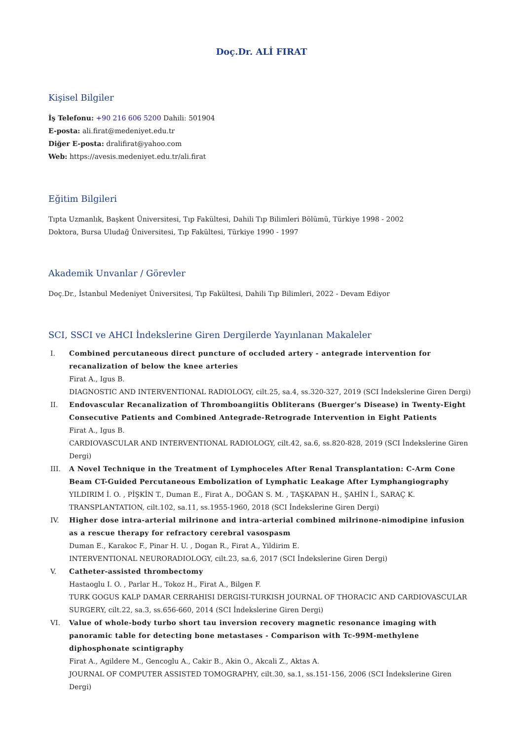Doç.Dr. ALİ FIRAT
Kişisel Bilgiler
İş Telefonu: +90 216 606 5200 Dahili: 501904
E-posta: ali.firat@medeniyet.edu.tr
Diğer E-posta: dralifirat@yahoo.com
Web: https://avesis.medeniyet.edu.tr/ali.firat
Eğitim Bilgileri
Tıpta Uzmanlık, Başkent Üniversitesi, Tıp Fakültesi, Dahili Tıp Bilimleri Bölümü, Türkiye 1998 - 2002
Doktora, Bursa Uludağ Üniversitesi, Tıp Fakültesi, Türkiye 1990 - 1997
Akademik Unvanlar / Görevler
Doç.Dr., İstanbul Medeniyet Üniversitesi, Tıp Fakültesi, Dahili Tıp Bilimleri, 2022 - Devam Ediyor
SCI, SSCI ve AHCI İndekslerine Giren Dergilerde Yayınlanan Makaleler
I. Combined percutaneous direct puncture of occluded artery - antegrade intervention for recanalization of below the knee arteries
Firat A., Igus B.
DIAGNOSTIC AND INTERVENTIONAL RADIOLOGY, cilt.25, sa.4, ss.320-327, 2019 (SCI İndekslerine Giren Dergi)
II. Endovascular Recanalization of Thromboangiitis Obliterans (Buerger's Disease) in Twenty-Eight Consecutive Patients and Combined Antegrade-Retrograde Intervention in Eight Patients
Firat A., Igus B.
CARDIOVASCULAR AND INTERVENTIONAL RADIOLOGY, cilt.42, sa.6, ss.820-828, 2019 (SCI İndekslerine Giren Dergi)
III. A Novel Technique in the Treatment of Lymphoceles After Renal Transplantation: C-Arm Cone Beam CT-Guided Percutaneous Embolization of Lymphatic Leakage After Lymphangiography
YILDIRIM İ. O. , PİŞKİN T., Duman E., Firat A., DOĞAN S. M. , TAŞKAPAN H., ŞAHİN İ., SARAÇ K.
TRANSPLANTATION, cilt.102, sa.11, ss.1955-1960, 2018 (SCI İndekslerine Giren Dergi)
IV. Higher dose intra-arterial milrinone and intra-arterial combined milrinone-nimodipine infusion as a rescue therapy for refractory cerebral vasospasm
Duman E., Karakoc F., Pinar H. U. , Dogan R., Firat A., Yildirim E.
INTERVENTIONAL NEURORADIOLOGY, cilt.23, sa.6, 2017 (SCI İndekslerine Giren Dergi)
V. Catheter-assisted thrombectomy
Hastaoglu I. O. , Parlar H., Tokoz H., Firat A., Bilgen F.
TURK GOGUS KALP DAMAR CERRAHISI DERGISI-TURKISH JOURNAL OF THORACIC AND CARDIOVASCULAR SURGERY, cilt.22, sa.3, ss.656-660, 2014 (SCI İndekslerine Giren Dergi)
VI. Value of whole-body turbo short tau inversion recovery magnetic resonance imaging with panoramic table for detecting bone metastases - Comparison with Tc-99M-methylene diphosphonate scintigraphy
Firat A., Agildere M., Gencoglu A., Cakir B., Akin O., Akcali Z., Aktas A.
JOURNAL OF COMPUTER ASSISTED TOMOGRAPHY, cilt.30, sa.1, ss.151-156, 2006 (SCI İndekslerine Giren Dergi)